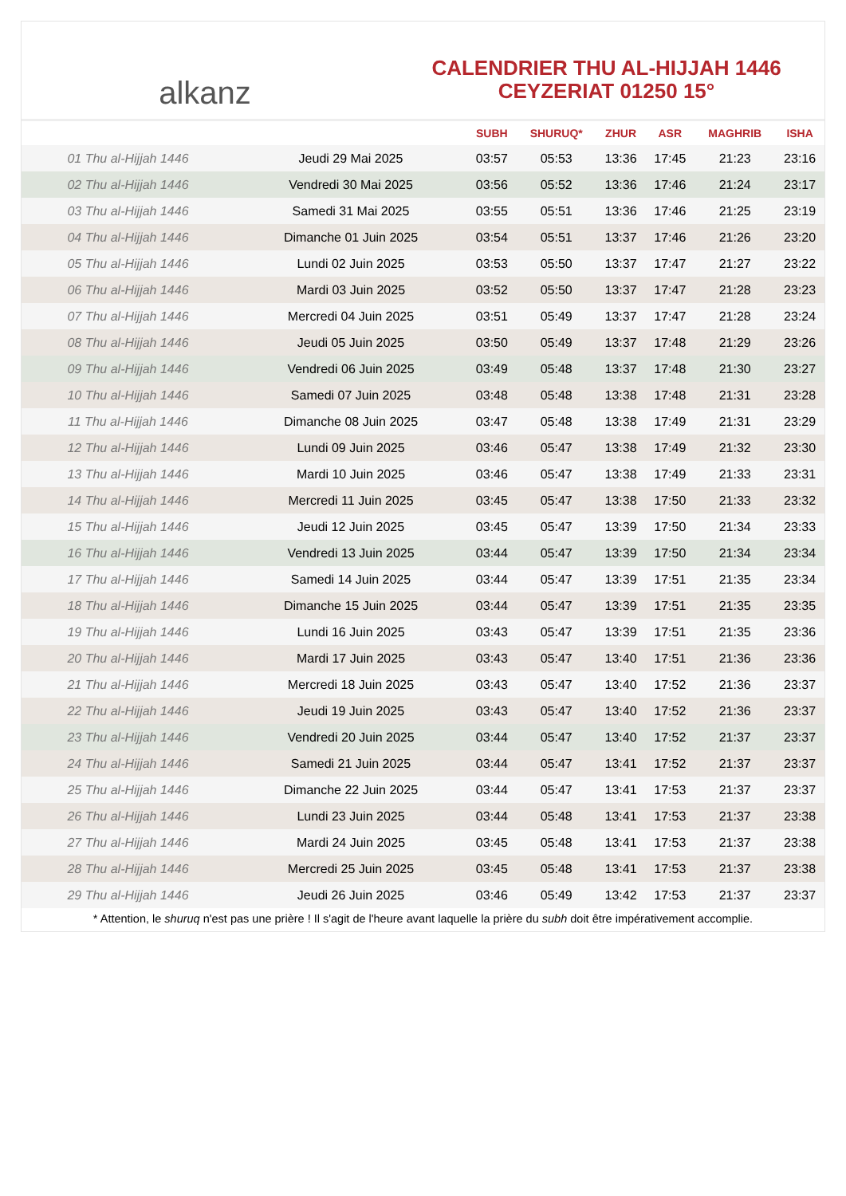alkanz
CALENDRIER THU AL-HIJJAH 1446
CEYZERIAT 01250 15°
| | | SUBH | SHURUQ* | ZHUR | ASR | MAGHRIB | ISHA |
| --- | --- | --- | --- | --- | --- | --- | --- |
| 01 Thu al-Hijjah 1446 | Jeudi 29 Mai 2025 | 03:57 | 05:53 | 13:36 | 17:45 | 21:23 | 23:16 |
| 02 Thu al-Hijjah 1446 | Vendredi 30 Mai 2025 | 03:56 | 05:52 | 13:36 | 17:46 | 21:24 | 23:17 |
| 03 Thu al-Hijjah 1446 | Samedi 31 Mai 2025 | 03:55 | 05:51 | 13:36 | 17:46 | 21:25 | 23:19 |
| 04 Thu al-Hijjah 1446 | Dimanche 01 Juin 2025 | 03:54 | 05:51 | 13:37 | 17:46 | 21:26 | 23:20 |
| 05 Thu al-Hijjah 1446 | Lundi 02 Juin 2025 | 03:53 | 05:50 | 13:37 | 17:47 | 21:27 | 23:22 |
| 06 Thu al-Hijjah 1446 | Mardi 03 Juin 2025 | 03:52 | 05:50 | 13:37 | 17:47 | 21:28 | 23:23 |
| 07 Thu al-Hijjah 1446 | Mercredi 04 Juin 2025 | 03:51 | 05:49 | 13:37 | 17:47 | 21:28 | 23:24 |
| 08 Thu al-Hijjah 1446 | Jeudi 05 Juin 2025 | 03:50 | 05:49 | 13:37 | 17:48 | 21:29 | 23:26 |
| 09 Thu al-Hijjah 1446 | Vendredi 06 Juin 2025 | 03:49 | 05:48 | 13:37 | 17:48 | 21:30 | 23:27 |
| 10 Thu al-Hijjah 1446 | Samedi 07 Juin 2025 | 03:48 | 05:48 | 13:38 | 17:48 | 21:31 | 23:28 |
| 11 Thu al-Hijjah 1446 | Dimanche 08 Juin 2025 | 03:47 | 05:48 | 13:38 | 17:49 | 21:31 | 23:29 |
| 12 Thu al-Hijjah 1446 | Lundi 09 Juin 2025 | 03:46 | 05:47 | 13:38 | 17:49 | 21:32 | 23:30 |
| 13 Thu al-Hijjah 1446 | Mardi 10 Juin 2025 | 03:46 | 05:47 | 13:38 | 17:49 | 21:33 | 23:31 |
| 14 Thu al-Hijjah 1446 | Mercredi 11 Juin 2025 | 03:45 | 05:47 | 13:38 | 17:50 | 21:33 | 23:32 |
| 15 Thu al-Hijjah 1446 | Jeudi 12 Juin 2025 | 03:45 | 05:47 | 13:39 | 17:50 | 21:34 | 23:33 |
| 16 Thu al-Hijjah 1446 | Vendredi 13 Juin 2025 | 03:44 | 05:47 | 13:39 | 17:50 | 21:34 | 23:34 |
| 17 Thu al-Hijjah 1446 | Samedi 14 Juin 2025 | 03:44 | 05:47 | 13:39 | 17:51 | 21:35 | 23:34 |
| 18 Thu al-Hijjah 1446 | Dimanche 15 Juin 2025 | 03:44 | 05:47 | 13:39 | 17:51 | 21:35 | 23:35 |
| 19 Thu al-Hijjah 1446 | Lundi 16 Juin 2025 | 03:43 | 05:47 | 13:39 | 17:51 | 21:35 | 23:36 |
| 20 Thu al-Hijjah 1446 | Mardi 17 Juin 2025 | 03:43 | 05:47 | 13:40 | 17:51 | 21:36 | 23:36 |
| 21 Thu al-Hijjah 1446 | Mercredi 18 Juin 2025 | 03:43 | 05:47 | 13:40 | 17:52 | 21:36 | 23:37 |
| 22 Thu al-Hijjah 1446 | Jeudi 19 Juin 2025 | 03:43 | 05:47 | 13:40 | 17:52 | 21:36 | 23:37 |
| 23 Thu al-Hijjah 1446 | Vendredi 20 Juin 2025 | 03:44 | 05:47 | 13:40 | 17:52 | 21:37 | 23:37 |
| 24 Thu al-Hijjah 1446 | Samedi 21 Juin 2025 | 03:44 | 05:47 | 13:41 | 17:52 | 21:37 | 23:37 |
| 25 Thu al-Hijjah 1446 | Dimanche 22 Juin 2025 | 03:44 | 05:47 | 13:41 | 17:53 | 21:37 | 23:37 |
| 26 Thu al-Hijjah 1446 | Lundi 23 Juin 2025 | 03:44 | 05:48 | 13:41 | 17:53 | 21:37 | 23:38 |
| 27 Thu al-Hijjah 1446 | Mardi 24 Juin 2025 | 03:45 | 05:48 | 13:41 | 17:53 | 21:37 | 23:38 |
| 28 Thu al-Hijjah 1446 | Mercredi 25 Juin 2025 | 03:45 | 05:48 | 13:41 | 17:53 | 21:37 | 23:38 |
| 29 Thu al-Hijjah 1446 | Jeudi 26 Juin 2025 | 03:46 | 05:49 | 13:42 | 17:53 | 21:37 | 23:37 |
* Attention, le shuruq n'est pas une prière ! Il s'agit de l'heure avant laquelle la prière du subh doit être impérativement accomplie.